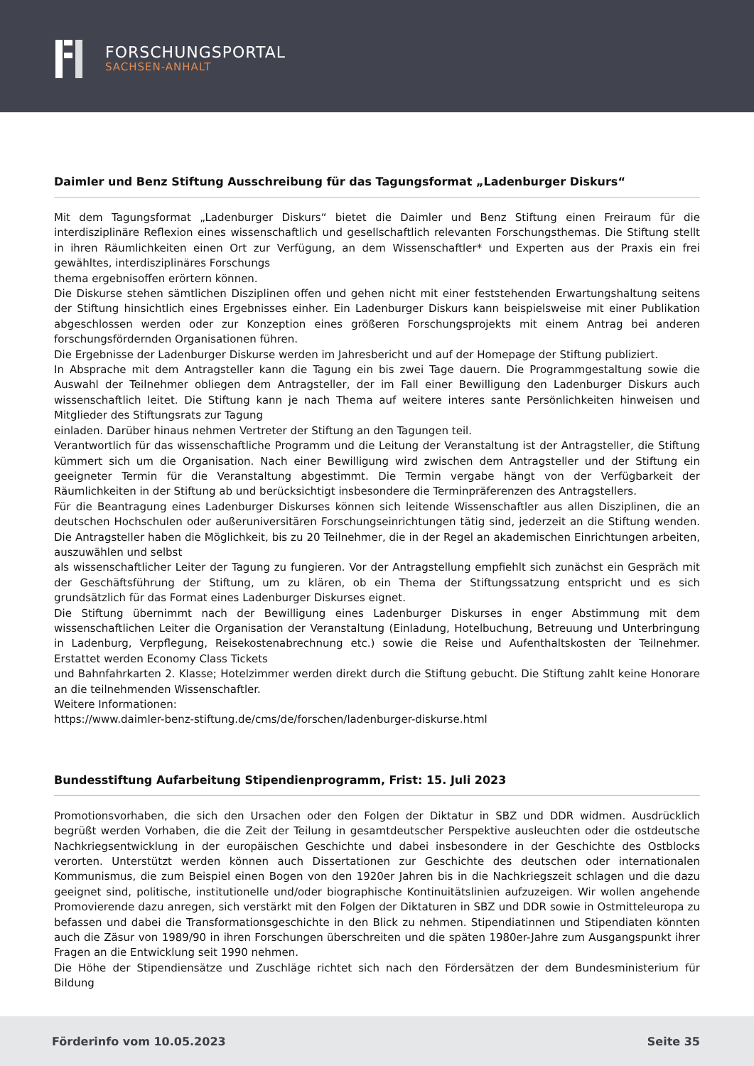FORSCHUNGSPORTAL
SACHSEN-ANHALT
Daimler und Benz Stiftung Ausschreibung für das Tagungsformat „Ladenburger Diskurs“
Mit dem Tagungsformat „Ladenburger Diskurs“ bietet die Daimler und Benz Stiftung einen Freiraum für die interdisziplinäre Reflexion eines wissenschaftlich und gesellschaftlich relevanten Forschungsthemas. Die Stiftung stellt in ihren Räumlichkeiten einen Ort zur Verfügung, an dem Wissenschaftler* und Experten aus der Praxis ein frei gewähltes, interdisziplinäres Forschungs
thema ergebnisoffen erörtern können.
Die Diskurse stehen sämtlichen Disziplinen offen und gehen nicht mit einer feststehenden Erwartungshaltung seitens der Stiftung hinsichtlich eines Ergebnisses einher. Ein Ladenburger Diskurs kann beispielsweise mit einer Publikation abgeschlossen werden oder zur Konzeption eines größeren Forschungsprojekts mit einem Antrag bei anderen forschungsfördernden Organisationen führen.
Die Ergebnisse der Ladenburger Diskurse werden im Jahresbericht und auf der Homepage der Stiftung publiziert.
In Absprache mit dem Antragsteller kann die Tagung ein bis zwei Tage dauern. Die Programmgestaltung sowie die Auswahl der Teilnehmer obliegen dem Antragsteller, der im Fall einer Bewilligung den Ladenburger Diskurs auch wissenschaftlich leitet. Die Stiftung kann je nach Thema auf weitere interes sante Persönlichkeiten hinweisen und Mitglieder des Stiftungsrats zur Tagung
einladen. Darüber hinaus nehmen Vertreter der Stiftung an den Tagungen teil.
Verantwortlich für das wissenschaftliche Programm und die Leitung der Veranstaltung ist der Antragsteller, die Stiftung kümmert sich um die Organisation. Nach einer Bewilligung wird zwischen dem Antragsteller und der Stiftung ein geeigneter Termin für die Veranstaltung abgestimmt. Die Termin vergabe hängt von der Verfügbarkeit der Räumlichkeiten in der Stiftung ab und berücksichtigt insbesondere die Terminpräferenzen des Antragstellers.
Für die Beantragung eines Ladenburger Diskurses können sich leitende Wissenschaftler aus allen Disziplinen, die an deutschen Hochschulen oder außeruniversitären Forschungseinrichtungen tätig sind, jederzeit an die Stiftung wenden. Die Antragsteller haben die Möglichkeit, bis zu 20 Teilnehmer, die in der Regel an akademischen Einrichtungen arbeiten, auszuwählen und selbst
als wissenschaftlicher Leiter der Tagung zu fungieren. Vor der Antragstellung empfiehlt sich zunächst ein Gespräch mit der Geschäftsführung der Stiftung, um zu klären, ob ein Thema der Stiftungssatzung entspricht und es sich grundsätzlich für das Format eines Ladenburger Diskurses eignet.
Die Stiftung übernimmt nach der Bewilligung eines Ladenburger Diskurses in enger Abstimmung mit dem wissenschaftlichen Leiter die Organisation der Veranstaltung (Einladung, Hotelbuchung, Betreuung und Unterbringung in Ladenburg, Verpflegung, Reisekostenabrechnung etc.) sowie die Reise und Aufenthaltskosten der Teilnehmer. Erstattet werden Economy Class Tickets
und Bahnfahrkarten 2. Klasse; Hotelzimmer werden direkt durch die Stiftung gebucht. Die Stiftung zahlt keine Honorare an die teilnehmenden Wissenschaftler.
Weitere Informationen:
https://www.daimler-benz-stiftung.de/cms/de/forschen/ladenburger-diskurse.html
Bundesstiftung Aufarbeitung Stipendienprogramm, Frist: 15. Juli 2023
Promotionsvorhaben, die sich den Ursachen oder den Folgen der Diktatur in SBZ und DDR widmen. Ausdrücklich begrüßt werden Vorhaben, die die Zeit der Teilung in gesamtdeutscher Perspektive ausleuchten oder die ostdeutsche Nachkriegsentwicklung in der europäischen Geschichte und dabei insbesondere in der Geschichte des Ostblocks verorten. Unterstützt werden können auch Dissertationen zur Geschichte des deutschen oder internationalen Kommunismus, die zum Beispiel einen Bogen von den 1920er Jahren bis in die Nachkriegszeit schlagen und die dazu geeignet sind, politische, institutionelle und/oder biographische Kontinuitätslinien aufzuzeigen. Wir wollen angehende Promovierende dazu anregen, sich verstärkt mit den Folgen der Diktaturen in SBZ und DDR sowie in Ostmitteleuropa zu befassen und dabei die Transformationsgeschichte in den Blick zu nehmen. Stipendiatinnen und Stipendiaten könnten auch die Zäsur von 1989/90 in ihren Forschungen überschreiten und die späten 1980er-Jahre zum Ausgangspunkt ihrer Fragen an die Entwicklung seit 1990 nehmen.
Die Höhe der Stipendiensätze und Zuschläge richtet sich nach den Fördersätzen der dem Bundesministerium für Bildung
Förderinfo vom 10.05.2023 Seite 35